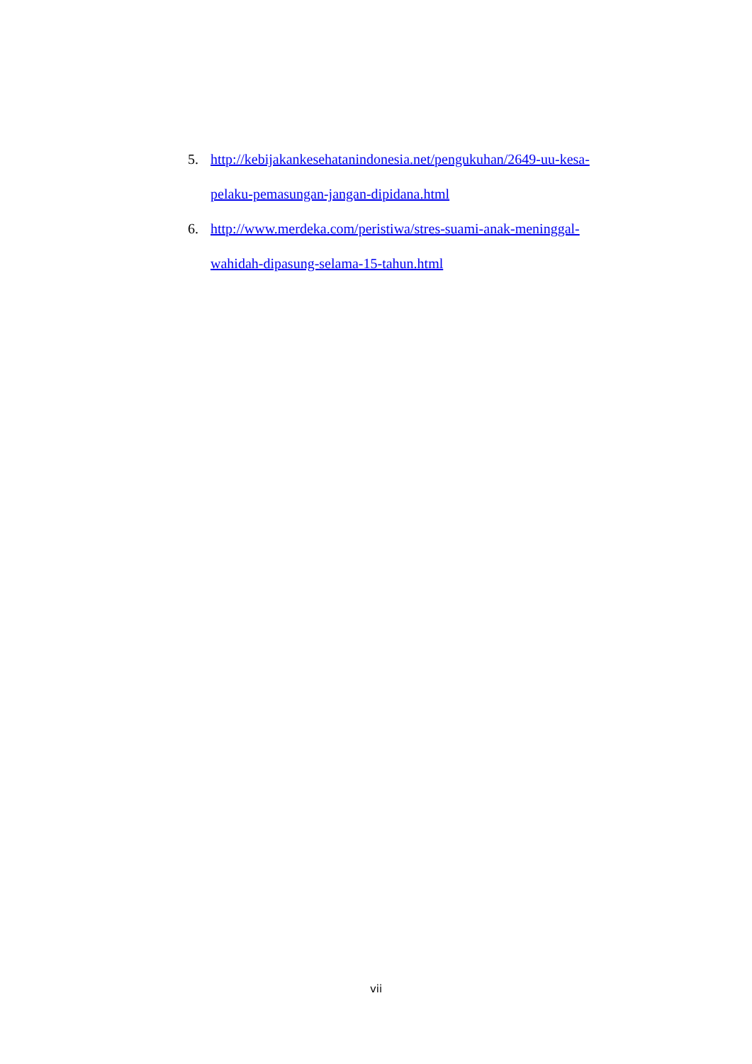5. http://kebijakankesehatanindonesia.net/pengukuhan/2649-uu-kesa-
pelaku-pemasungan-jangan-dipidana.html
6. http://www.merdeka.com/peristiwa/stres-suami-anak-meninggal-
wahidah-dipasung-selama-15-tahun.html
vii